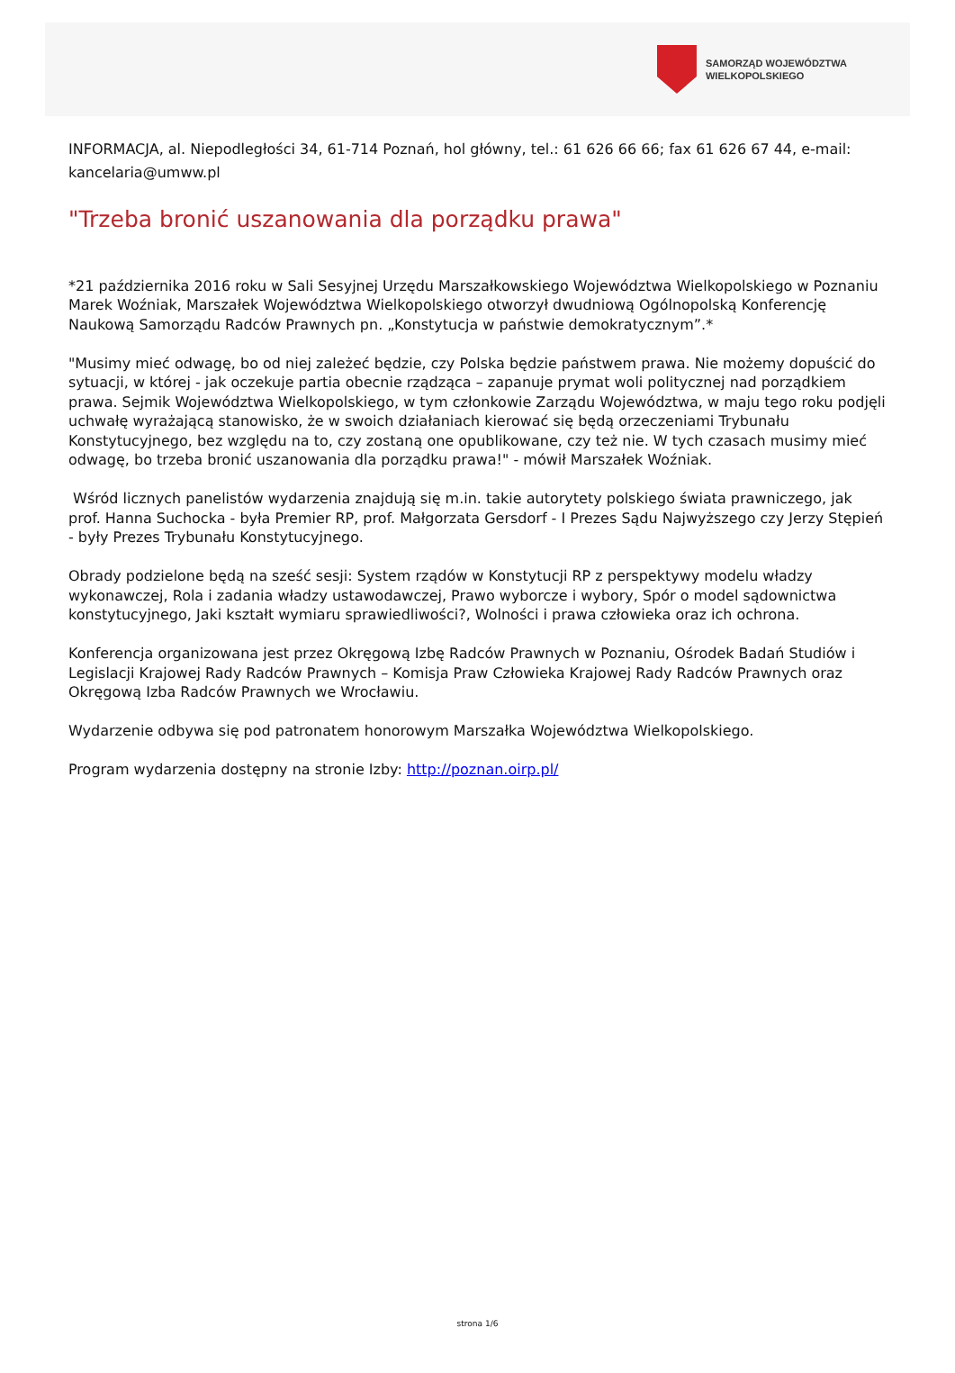SAMORZĄD WOJEWÓDZTWA
WIELKOPOLSKIEGO
INFORMACJA, al. Niepodległości 34, 61-714 Poznań, hol główny, tel.: 61 626 66 66; fax 61 626 67 44, e-mail: kancelaria@umww.pl
"Trzeba bronić uszanowania dla porządku prawa"
*21 października 2016 roku w Sali Sesyjnej Urzędu Marszałkowskiego Województwa Wielkopolskiego w Poznaniu Marek Woźniak, Marszałek Województwa Wielkopolskiego otworzył dwudniową Ogólnopolską Konferencję Naukową Samorządu Radców Prawnych pn. „Konstytucja w państwie demokratycznym”.*
"Musimy mieć odwagę, bo od niej zależeć będzie, czy Polska będzie państwem prawa. Nie możemy dopuścić do sytuacji, w której - jak oczekuje partia obecnie rządząca – zapanuje prymat woli politycznej nad porządkiem prawa. Sejmik Województwa Wielkopolskiego, w tym członkowie Zarządu Województwa, w maju tego roku podjęli uchwałę wyrażającą stanowisko, że w swoich działaniach kierować się będą orzeczeniami Trybunału Konstytucyjnego, bez względu na to, czy zostaną one opublikowane, czy też nie. W tych czasach musimy mieć odwagę, bo trzeba bronić uszanowania dla porządku prawa!" - mówił Marszałek Woźniak.
Wśród licznych panelistów wydarzenia znajdują się m.in. takie autorytety polskiego świata prawniczego, jak prof. Hanna Suchocka - była Premier RP, prof. Małgorzata Gersdorf - I Prezes Sądu Najwyższego czy Jerzy Stępień - były Prezes Trybunału Konstytucyjnego.
Obrady podzielone będą na sześć sesji: System rządów w Konstytucji RP z perspektywy modelu władzy wykonawczej, Rola i zadania władzy ustawodawczej, Prawo wyborcze i wybory, Spór o model sądownictwa konstytucyjnego, Jaki kształt wymiaru sprawiedliwości?, Wolności i prawa człowieka oraz ich ochrona.
Konferencja organizowana jest przez Okręgową Izbę Radców Prawnych w Poznaniu, Ośrodek Badań Studiów i Legislacji Krajowej Rady Radców Prawnych – Komisja Praw Człowieka Krajowej Rady Radców Prawnych oraz Okręgową Izba Radców Prawnych we Wrocławiu.
Wydarzenie odbywa się pod patronatem honorowym Marszałka Województwa Wielkopolskiego.
Program wydarzenia dostępny na stronie Izby: http://poznan.oirp.pl/
strona 1/6